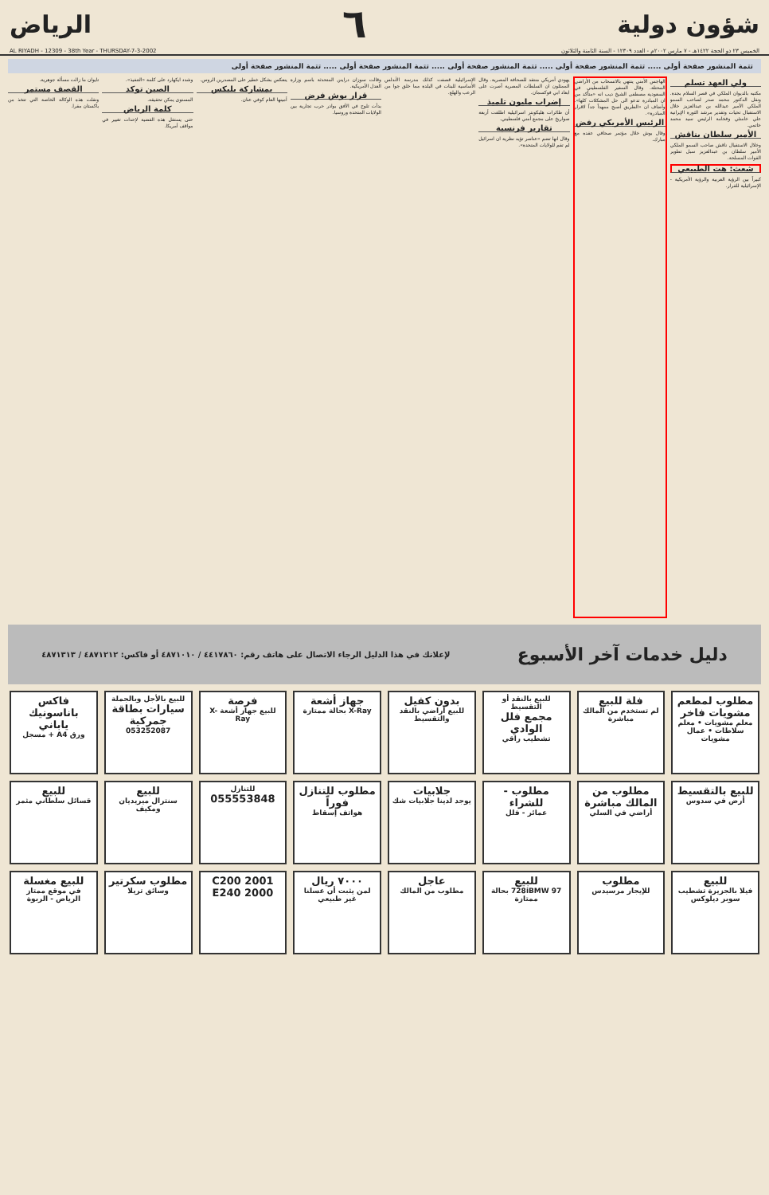شؤون دولية
٦
الرياض
الخميس ٢٣ ذو الحجة ١٤٢٢هـ - ٧ مارس ٢٠٠٢م - العدد ١٢٣٠٩ - السنة الثامنة والثلاثون AL RIYADH - 12309 - 38th Year - THURSDAY-7-3-2002
تتمة المنشور صفحة أولى ..... تتمة المنشور صفحة أولى ..... تتمة المنشور صفحة أولى ..... تتمة المنشور صفحة أولى ..... تتمة المنشور صفحة أولى
ولي العهد تسلم
مكتبه بالديوان الملكي في قصر السلام بجدة. ونقل الدكتور محمد صدر لصاحب السمو الملكي الأمير عبدالله بن عبدالعزيز خلال الاستقبال تحيات وتقدير مرشد الثورة الإيرانية علي خامنئي وفخامة الرئيس سيد محمد خاتمي.
الأمير سلطان يناقش
وخلال الاستقبال ناقش صاحب السمو الملكي الأمير سلطان بن عبدالعزيز سبل تطوير القوات المسلحة.
شعث: هت الطبيعي
كبيراً بين الرؤية العربية والرؤية الأمريكية - الإسرائيلية للقرار.
الهاجس الأمني ينتهي بالانسحاب من الأراضي المحتلة. وقال السفير الفلسطيني في السعودية مصطفى الشيخ ديب انه «متأكد من ان المبادرة تدعو الى حل المشكلات كلها». وأضاف ان «الطريق أصبح ممهداً جداً لاقرار المبادرة».
الرئيس الأمريكي رفض
وقال بوش خلال مؤتمر صحافي عقده مع مبارك.
يهودي أمريكي منتقد للصحافة المصرية. وقال الممثلون ان السلطات المصرية أصرت على ابعاد ابي فوكسمان.
إضراب مليون تلميذ
أن طائرات هليكوبتر اسرائيلية اطلقت أربعة صواريخ على مجمع أمني فلسطيني.
تقارير فرنسية
وقال انها تضم «عناصر تؤيد نظرية ان اسرائيل لم تقم للولايات المتحدة».
الإسرائيلية قصفت كذلك مدرسة الأندلس الأساسية للبنات في البلدة مما خلق جوا من الرعب والهلع.
وقالت سوزان دراينن المتحدثة باسم وزارة العدل الأمريكية.
قرار بوش فرض
بدأت تلوح في الأفق بوادر حرب تجارية بين الولايات المتحدة وروسيا.
ينعكس بشكل خطير على المصدرين الروس.
بمشاركة بلبكس
أمينها العام كوفي عنان.
وشدد ايكهارد على كلمة «التنفيذ».
الصين توكد
المستوى يمكن تحقيقه.
كلمة الرياض
حتى يستقل هذه القضية لإحداث تغيير في مواقف أمريكا.
تايوان ما زالت مسألة جوهرية.
القصف مستمر
ونقلت هذه الوكالة الخاصة التي تتخذ من باكستان مقرا.
دليل خدمات آخر الأسبوع لإعلانك في هذا الدليل الرجاء الاتصال على هاتف رقم: ٤٤١٧٨٦٠ / ٤٨٧١٠١٠ أو فاكس: ٤٨٧١٢١٢ / ٤٨٧١٣١٣
مطلوب لمطعم مشويات فاخر
معلم مشويات • معلم سلاطات • عمال مشويات
فلة للبيع
لم تستخدم من المالك مباشرة
للبيع بالنقد أو التقسيط
مجمع فلل الوادي
تشطيب راقي
بدون كفيل
للبيع أراضي بالنقد والتقسيط
جهاز أشعة
X-Ray بحالة ممتازة
فرصة
للبيع جهاز أشعة X-Ray
للبيع بالأجل وبالجملة
سيارات بطاقة جمركية
053252087
فاكس باناسونيك ياباني
ورق A4 + مسجل
للبيع بالتقسيط
أرض في سدوس
مطلوب من المالك مباشرة
أراضي في السلي
مطلوب - للشراء
عمائر - فلل
جلابيات
يوجد لدينا جلابيات شك
مطلوب للتنازل فوراً
هواتف إسقاط
للتنازل
055553848
للبيع
سنترال ميريديان ومكيف
للبيع
قسائل سلطاني مثمر
للبيع
فيلا بالجزيرة تشطيب سوبر ديلوكس
مطلوب
للإيجار مرسيدس
للبيع
728iBMW 97 بحالة ممتازة
عاجل
مطلوب من المالك
٧٠٠٠ ريال
لمن يثبت أن عسلنا غير طبيعي
C200 2001 E240 2000
مطلوب سكرتير
وسائق تريلا
للبيع مغسلة
في موقع ممتاز الرياض - الربوة